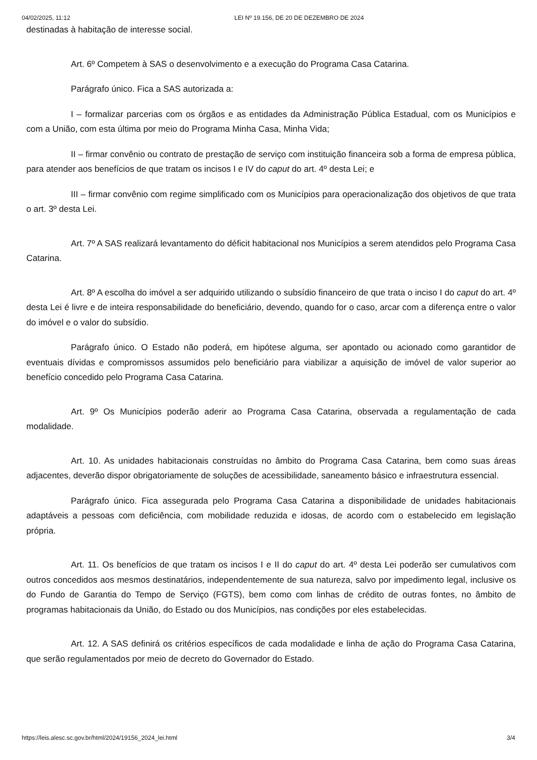04/02/2025, 11:12 LEI Nº 19.156, DE 20 DE DEZEMBRO DE 2024
destinadas à habitação de interesse social.
Art. 6º Competem à SAS o desenvolvimento e a execução do Programa Casa Catarina.
Parágrafo único. Fica a SAS autorizada a:
I – formalizar parcerias com os órgãos e as entidades da Administração Pública Estadual, com os Municípios e com a União, com esta última por meio do Programa Minha Casa, Minha Vida;
II – firmar convênio ou contrato de prestação de serviço com instituição financeira sob a forma de empresa pública, para atender aos benefícios de que tratam os incisos I e IV do caput do art. 4º desta Lei; e
III – firmar convênio com regime simplificado com os Municípios para operacionalização dos objetivos de que trata o art. 3º desta Lei.
Art. 7º A SAS realizará levantamento do déficit habitacional nos Municípios a serem atendidos pelo Programa Casa Catarina.
Art. 8º A escolha do imóvel a ser adquirido utilizando o subsídio financeiro de que trata o inciso I do caput do art. 4º desta Lei é livre e de inteira responsabilidade do beneficiário, devendo, quando for o caso, arcar com a diferença entre o valor do imóvel e o valor do subsídio.
Parágrafo único. O Estado não poderá, em hipótese alguma, ser apontado ou acionado como garantidor de eventuais dívidas e compromissos assumidos pelo beneficiário para viabilizar a aquisição de imóvel de valor superior ao benefício concedido pelo Programa Casa Catarina.
Art. 9º Os Municípios poderão aderir ao Programa Casa Catarina, observada a regulamentação de cada modalidade.
Art. 10. As unidades habitacionais construídas no âmbito do Programa Casa Catarina, bem como suas áreas adjacentes, deverão dispor obrigatoriamente de soluções de acessibilidade, saneamento básico e infraestrutura essencial.
Parágrafo único. Fica assegurada pelo Programa Casa Catarina a disponibilidade de unidades habitacionais adaptáveis a pessoas com deficiência, com mobilidade reduzida e idosas, de acordo com o estabelecido em legislação própria.
Art. 11. Os benefícios de que tratam os incisos I e II do caput do art. 4º desta Lei poderão ser cumulativos com outros concedidos aos mesmos destinatários, independentemente de sua natureza, salvo por impedimento legal, inclusive os do Fundo de Garantia do Tempo de Serviço (FGTS), bem como com linhas de crédito de outras fontes, no âmbito de programas habitacionais da União, do Estado ou dos Municípios, nas condições por eles estabelecidas.
Art. 12. A SAS definirá os critérios específicos de cada modalidade e linha de ação do Programa Casa Catarina, que serão regulamentados por meio de decreto do Governador do Estado.
https://leis.alesc.sc.gov.br/html/2024/19156_2024_lei.html 3/4